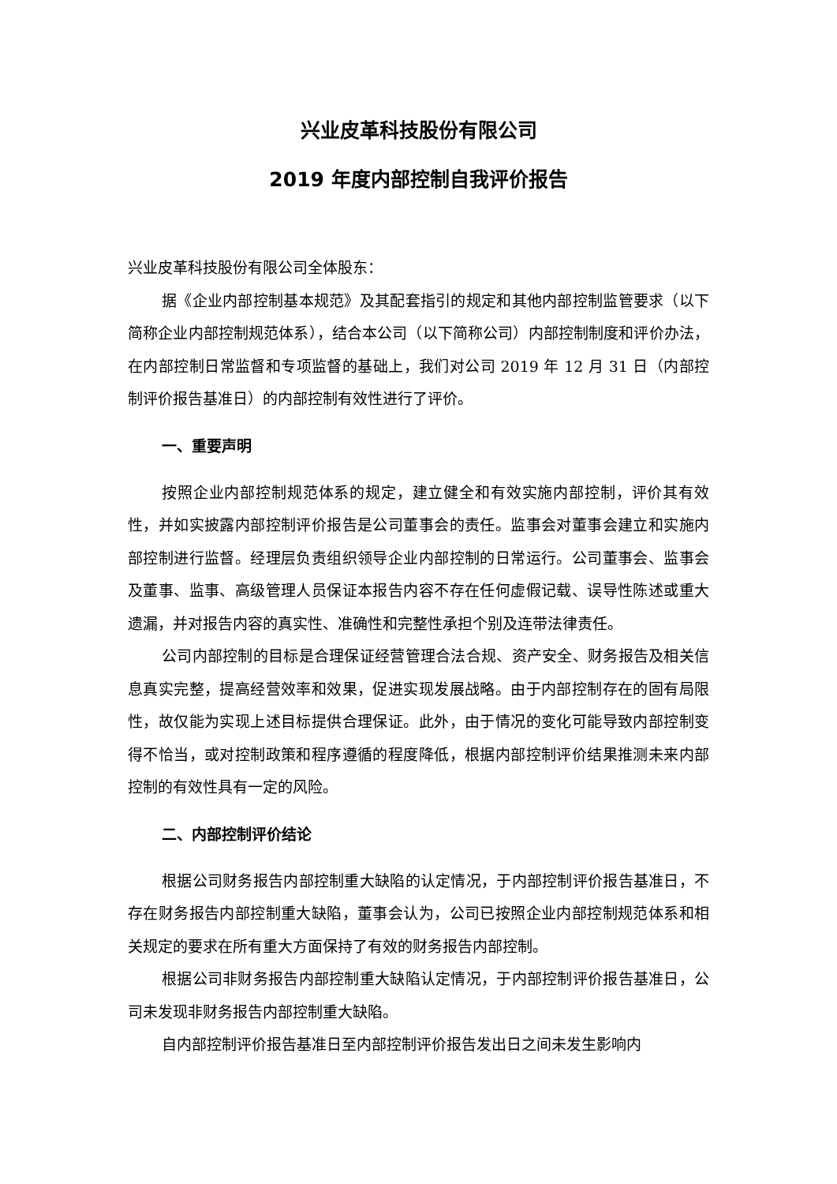兴业皮革科技股份有限公司
2019 年度内部控制自我评价报告
兴业皮革科技股份有限公司全体股东：
据《企业内部控制基本规范》及其配套指引的规定和其他内部控制监管要求（以下简称企业内部控制规范体系），结合本公司（以下简称公司）内部控制制度和评价办法，在内部控制日常监督和专项监督的基础上，我们对公司 2019 年 12 月 31 日（内部控制评价报告基准日）的内部控制有效性进行了评价。
一、重要声明
按照企业内部控制规范体系的规定，建立健全和有效实施内部控制，评价其有效性，并如实披露内部控制评价报告是公司董事会的责任。监事会对董事会建立和实施内部控制进行监督。经理层负责组织领导企业内部控制的日常运行。公司董事会、监事会及董事、监事、高级管理人员保证本报告内容不存在任何虚假记载、误导性陈述或重大遗漏，并对报告内容的真实性、准确性和完整性承担个别及连带法律责任。
公司内部控制的目标是合理保证经营管理合法合规、资产安全、财务报告及相关信息真实完整，提高经营效率和效果，促进实现发展战略。由于内部控制存在的固有局限性，故仅能为实现上述目标提供合理保证。此外，由于情况的变化可能导致内部控制变得不恰当，或对控制政策和程序遵循的程度降低，根据内部控制评价结果推测未来内部控制的有效性具有一定的风险。
二、内部控制评价结论
根据公司财务报告内部控制重大缺陷的认定情况，于内部控制评价报告基准日，不存在财务报告内部控制重大缺陷，董事会认为，公司已按照企业内部控制规范体系和相关规定的要求在所有重大方面保持了有效的财务报告内部控制。
根据公司非财务报告内部控制重大缺陷认定情况，于内部控制评价报告基准日，公司未发现非财务报告内部控制重大缺陷。
自内部控制评价报告基准日至内部控制评价报告发出日之间未发生影响内